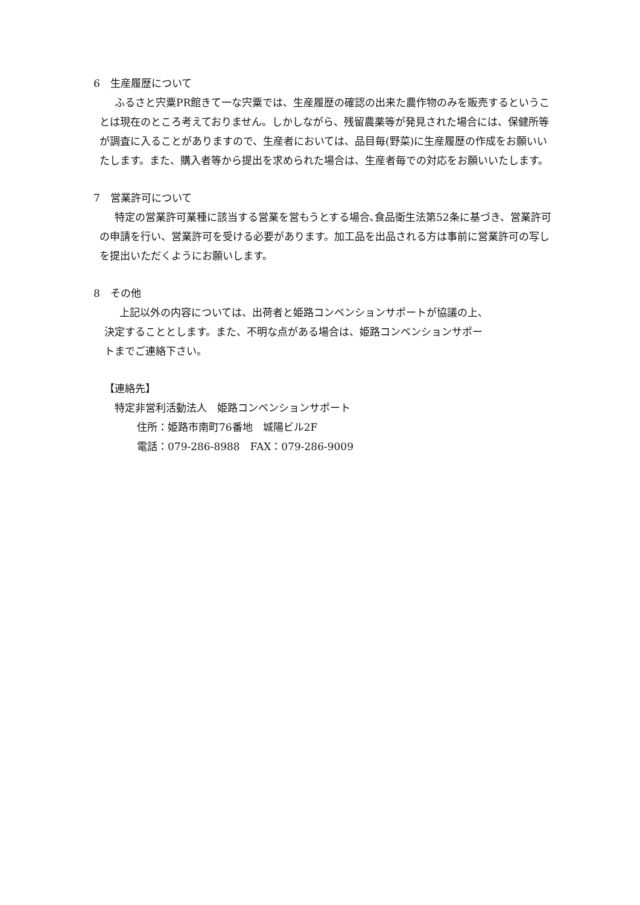6　生産履歴について
ふるさと宍粟PR館きて一な宍粟では、生産履歴の確認の出来た農作物のみを販売するということは現在のところ考えておりません。しかしながら、残留農薬等が発見された場合には、保健所等が調査に入ることがありますので、生産者においては、品目毎(野菜)に生産履歴の作成をお願いいたします。また、購入者等から提出を求められた場合は、生産者毎での対応をお願いいたします。
7　営業許可について
特定の営業許可業種に該当する営業を営もうとする場合､食品衛生法第52条に基づき、営業許可の申請を行い、営業許可を受ける必要があります。加工品を出品される方は事前に営業許可の写しを提出いただくようにお願いします。
8　その他
上記以外の内容については、出荷者と姫路コンベンションサポートが協議の上、決定することとします。また、不明な点がある場合は、姫路コンベンションサポートまでご連絡下さい。
【連絡先】
特定非営利活動法人　姫路コンベンションサポート
住所：姫路市南町76番地　城陽ビル2F
電話：079-286-8988　FAX：079-286-9009